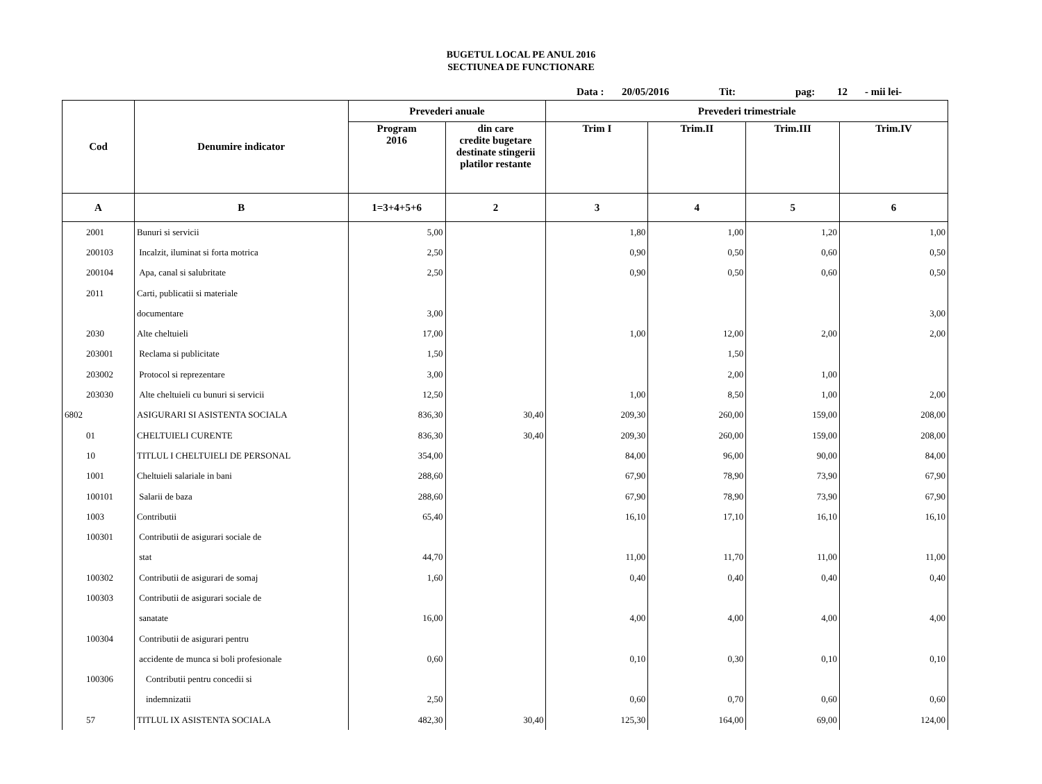BUGETUL LOCAL PE ANUL 2016
SECTIUNEA DE FUNCTIONARE
Data : 20/05/2016 Tit: pag: 12 - mii lei-
| Cod | Denumire indicator | Prevederi anuale | | Prevederi trimestriale | | | |
| --- | --- | --- | --- | --- | --- | --- | --- |
| | | Program 2016 | din care credite bugetare destinate stingerii platilor restante | Trim I | Trim.II | Trim.III | Trim.IV |
| A | B | 1=3+4+5+6 | 2 | 3 | 4 | 5 | 6 |
| 2001 | Bunuri si servicii | 5,00 | | 1,80 | 1,00 | 1,20 | 1,00 |
| 200103 | Incalzit, iluminat si forta motrica | 2,50 | | 0,90 | 0,50 | 0,60 | 0,50 |
| 200104 | Apa, canal si salubritate | 2,50 | | 0,90 | 0,50 | 0,60 | 0,50 |
| 2011 | Carti, publicatii si materiale | | | | | | |
| | documentare | 3,00 | | | | | 3,00 |
| 2030 | Alte cheltuieli | 17,00 | | 1,00 | 12,00 | 2,00 | 2,00 |
| 203001 | Reclama si publicitate | 1,50 | | | 1,50 | | |
| 203002 | Protocol si reprezentare | 3,00 | | | 2,00 | 1,00 | |
| 203030 | Alte cheltuieli cu bunuri si servicii | 12,50 | | 1,00 | 8,50 | 1,00 | 2,00 |
| 6802 | ASIGURARI SI ASISTENTA SOCIALA | 836,30 | 30,40 | 209,30 | 260,00 | 159,00 | 208,00 |
| 01 | CHELTUIELI CURENTE | 836,30 | 30,40 | 209,30 | 260,00 | 159,00 | 208,00 |
| 10 | TITLUL I CHELTUIELI DE PERSONAL | 354,00 | | 84,00 | 96,00 | 90,00 | 84,00 |
| 1001 | Cheltuieli salariale in bani | 288,60 | | 67,90 | 78,90 | 73,90 | 67,90 |
| 100101 | Salarii de baza | 288,60 | | 67,90 | 78,90 | 73,90 | 67,90 |
| 1003 | Contributii | 65,40 | | 16,10 | 17,10 | 16,10 | 16,10 |
| 100301 | Contributii de asigurari sociale de | | | | | | |
| | stat | 44,70 | | 11,00 | 11,70 | 11,00 | 11,00 |
| 100302 | Contributii de asigurari de somaj | 1,60 | | 0,40 | 0,40 | 0,40 | 0,40 |
| 100303 | Contributii de asigurari sociale de | | | | | | |
| | sanatate | 16,00 | | 4,00 | 4,00 | 4,00 | 4,00 |
| 100304 | Contributii de asigurari pentru | | | | | | |
| | accidente de munca si boli profesionale | 0,60 | | 0,10 | 0,30 | 0,10 | 0,10 |
| 100306 | Contributii pentru concedii si | | | | | | |
| | indemnizatii | 2,50 | | 0,60 | 0,70 | 0,60 | 0,60 |
| 57 | TITLUL IX ASISTENTA SOCIALA | 482,30 | 30,40 | 125,30 | 164,00 | 69,00 | 124,00 |